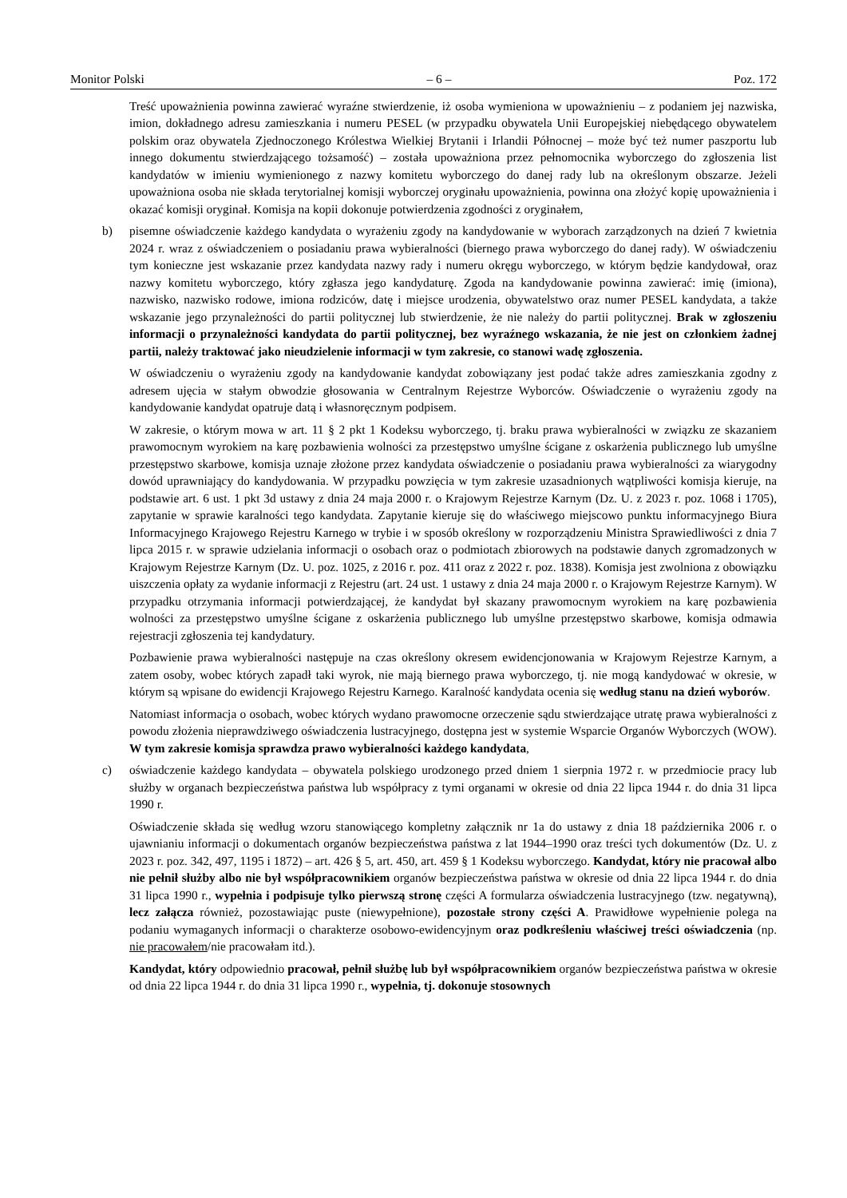Monitor Polski – 6 – Poz. 172
Treść upoważnienia powinna zawierać wyraźne stwierdzenie, iż osoba wymieniona w upoważnieniu – z podaniem jej nazwiska, imion, dokładnego adresu zamieszkania i numeru PESEL (w przypadku obywatela Unii Europejskiej niebędącego obywatelem polskim oraz obywatela Zjednoczonego Królestwa Wielkiej Brytanii i Irlandii Północnej – może być też numer paszportu lub innego dokumentu stwierdzającego tożsamość) – została upoważniona przez pełnomocnika wyborczego do zgłoszenia list kandydatów w imieniu wymienionego z nazwy komitetu wyborczego do danej rady lub na określonym obszarze. Jeżeli upoważniona osoba nie składa terytorialnej komisji wyborczej oryginału upoważnienia, powinna ona złożyć kopię upoważnienia i okazać komisji oryginał. Komisja na kopii dokonuje potwierdzenia zgodności z oryginałem,
b) pisemne oświadczenie każdego kandydata o wyrażeniu zgody na kandydowanie w wyborach zarządzonych na dzień 7 kwietnia 2024 r. wraz z oświadczeniem o posiadaniu prawa wybieralności (biernego prawa wyborczego do danej rady). W oświadczeniu tym konieczne jest wskazanie przez kandydata nazwy rady i numeru okręgu wyborczego, w którym będzie kandydował, oraz nazwy komitetu wyborczego, który zgłasza jego kandydaturę. Zgoda na kandydowanie powinna zawierać: imię (imiona), nazwisko, nazwisko rodowe, imiona rodziców, datę i miejsce urodzenia, obywatelstwo oraz numer PESEL kandydata, a także wskazanie jego przynależności do partii politycznej lub stwierdzenie, że nie należy do partii politycznej. Brak w zgłoszeniu informacji o przynależności kandydata do partii politycznej, bez wyraźnego wskazania, że nie jest on członkiem żadnej partii, należy traktować jako nieudzielenie informacji w tym zakresie, co stanowi wadę zgłoszenia.
W oświadczeniu o wyrażeniu zgody na kandydowanie kandydat zobowiązany jest podać także adres zamieszkania zgodny z adresem ujęcia w stałym obwodzie głosowania w Centralnym Rejestrze Wyborców. Oświadczenie o wyrażeniu zgody na kandydowanie kandydat opatruje datą i własnoręcznym podpisem.
W zakresie, o którym mowa w art. 11 § 2 pkt 1 Kodeksu wyborczego, tj. braku prawa wybieralności w związku ze skazaniem prawomocnym wyrokiem na karę pozbawienia wolności za przestępstwo umyślne ścigane z oskarżenia publicznego lub umyślne przestępstwo skarbowe, komisja uznaje złożone przez kandydata oświadczenie o posiadaniu prawa wybieralności za wiarygodny dowód uprawniający do kandydowania. W przypadku powzięcia w tym zakresie uzasadnionych wątpliwości komisja kieruje, na podstawie art. 6 ust. 1 pkt 3d ustawy z dnia 24 maja 2000 r. o Krajowym Rejestrze Karnym (Dz. U. z 2023 r. poz. 1068 i 1705), zapytanie w sprawie karalności tego kandydata. Zapytanie kieruje się do właściwego miejscowo punktu informacyjnego Biura Informacyjnego Krajowego Rejestru Karnego w trybie i w sposób określony w rozporządzeniu Ministra Sprawiedliwości z dnia 7 lipca 2015 r. w sprawie udzielania informacji o osobach oraz o podmiotach zbiorowych na podstawie danych zgromadzonych w Krajowym Rejestrze Karnym (Dz. U. poz. 1025, z 2016 r. poz. 411 oraz z 2022 r. poz. 1838). Komisja jest zwolniona z obowiązku uiszczenia opłaty za wydanie informacji z Rejestru (art. 24 ust. 1 ustawy z dnia 24 maja 2000 r. o Krajowym Rejestrze Karnym). W przypadku otrzymania informacji potwierdzającej, że kandydat był skazany prawomocnym wyrokiem na karę pozbawienia wolności za przestępstwo umyślne ścigane z oskarżenia publicznego lub umyślne przestępstwo skarbowe, komisja odmawia rejestracji zgłoszenia tej kandydatury.
Pozbawienie prawa wybieralności następuje na czas określony okresem ewidencjonowania w Krajowym Rejestrze Karnym, a zatem osoby, wobec których zapadł taki wyrok, nie mają biernego prawa wyborczego, tj. nie mogą kandydować w okresie, w którym są wpisane do ewidencji Krajowego Rejestru Karnego. Karalność kandydata ocenia się według stanu na dzień wyborów.
Natomiast informacja o osobach, wobec których wydano prawomocne orzeczenie sądu stwierdzające utratę prawa wybieralności z powodu złożenia nieprawdziwego oświadczenia lustracyjnego, dostępna jest w systemie Wsparcie Organów Wyborczych (WOW). W tym zakresie komisja sprawdza prawo wybieralności każdego kandydata,
c) oświadczenie każdego kandydata – obywatela polskiego urodzonego przed dniem 1 sierpnia 1972 r. w przedmiocie pracy lub służby w organach bezpieczeństwa państwa lub współpracy z tymi organami w okresie od dnia 22 lipca 1944 r. do dnia 31 lipca 1990 r.
Oświadczenie składa się według wzoru stanowiącego kompletny załącznik nr 1a do ustawy z dnia 18 października 2006 r. o ujawnianiu informacji o dokumentach organów bezpieczeństwa państwa z lat 1944–1990 oraz treści tych dokumentów (Dz. U. z 2023 r. poz. 342, 497, 1195 i 1872) – art. 426 § 5, art. 450, art. 459 § 1 Kodeksu wyborczego. Kandydat, który nie pracował albo nie pełnił służby albo nie był współpracownikiem organów bezpieczeństwa państwa w okresie od dnia 22 lipca 1944 r. do dnia 31 lipca 1990 r., wypełnia i podpisuje tylko pierwszą stronę części A formularza oświadczenia lustracyjnego (tzw. negatywną), lecz załącza również, pozostawiając puste (niewypełnione), pozostałe strony części A. Prawidłowe wypełnienie polega na podaniu wymaganych informacji o charakterze osobowo-ewidencyjnym oraz podkreśleniu właściwej treści oświadczenia (np. nie pracowałem/nie pracowałam itd.).
Kandydat, który odpowiednio pracował, pełnił służbę lub był współpracownikiem organów bezpieczeństwa państwa w okresie od dnia 22 lipca 1944 r. do dnia 31 lipca 1990 r., wypełnia, tj. dokonuje stosownych